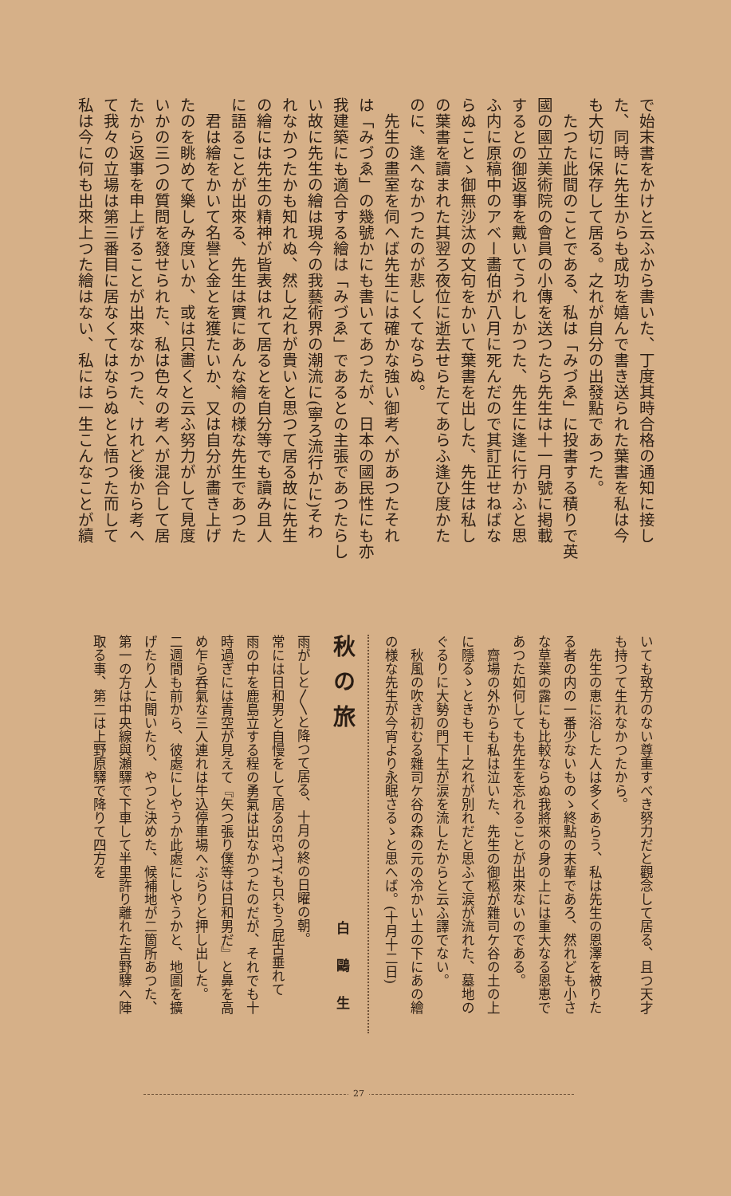で始末書をかけと云ふから書いた、丁度其時合格の通知に接し
た、同時に先生からも成功を嬉んで書き送られた葉書を私は今
も大切に保存して居る。之れが自分の出發點であつた。
　たつた此間のことである、私は「みづゑ」に投書する積りで英
國の國立美術院の會員の小傳を送つたら先生は十一月號に掲載
するとの御返事を戴いてうれしかつた、先生に逢に行かふと思
ふ内に原稿中のアベー畵伯が八月に死んだので其訂正せねばな
らぬことゝ御無沙汰の文句をかいて葉書を出した、先生は私し
の葉書を讀まれた其翌ろ夜位に逝去せらたてあらふ逢ひ度かた
のに、逢へなかつたのが悲しくてならぬ。
　先生の畫室を伺へば先生には確かな強い御考へがあつたそれ
は「みづゑ」の幾號かにも書いてあつたが、日本の國民性にも亦
我建築にも適合する繪は「みづゑ」であるとの主張であつたらし
い故に先生の繪は現今の我藝術界の潮流に(寧ろ流行かに)そわ
れなかつたかも知れぬ、然し之れが貴いと思つて居る故に先生
の繪には先生の精神が皆表はれて居るとを自分等でも讀み且人
に語ることが出來る、先生は實にあんな繪の様な先生であつた
　君は繪をかいて名譽と金とを獲たいか、又は自分が畵き上げ
たのを眺めて樂しみ度いか、或は只畵くと云ふ努力がして見度
いかの三つの質問を發せられた、私は色々の考へが混合して居
たから返事を申上げることが出來なかつた、けれど後から考へ
て我々の立場は第三番目に居なくてはならぬとと悟つた而して
私は今に何も出來上つた繪はない、私には一生こんなことが續
いても致方のない尊重すべき努力だと觀念して居る、且つ天才
も持つて生れなかつたから。
　先生の恵に浴した人は多くあらう、私は先生の恩澤を被りた
る者の内の一番少ないものゝ終點の末輩であろ、然れども小さ
な草葉の露にも比較ならぬ我將來の身の上には重大なる恩恵で
あつた如何しても先生を忘れることが出來ないのである。
　齋場の外からも私は泣いた、先生の御柩が雜司ケ谷の土の上
に隱るゝときもモー之れが別れだと思ふて涙が流れた、墓地の
ぐるりに大勢の門下生が涙を流したからと云ふ譯でない。
　秋風の吹き初むる雜司ケ谷の森の元の冷かい土の下にあの繪
の様な先生が今宵より永眠さるゝと思へば。(十月十二日)
秋の旅 白鷗生
雨がしと〳〵と降つて居る、十月の終の日曜の朝。
常には日和男と自慢をして居るSEやTYも只もう屁古垂れて
雨の中を鹿島立する程の勇氣は出なかつたのだが、それでも十
時過ぎには青空が見えて『矢つ張り僕等は日和男だ』と鼻を高
め乍ら呑氣な三人連れは牛込停車場へぶらりと押し出した。
二週間も前から、彼處にしやうか此處にしやうかと、地圖を擴
げたり人に聞いたり、やつと決めた、候補地が二箇所あつた、
第一の方は中央線與瀬驛で下車して半里許り離れた吉野驛へ陣
取る事、第二は上野原驛で降りて四方を
27